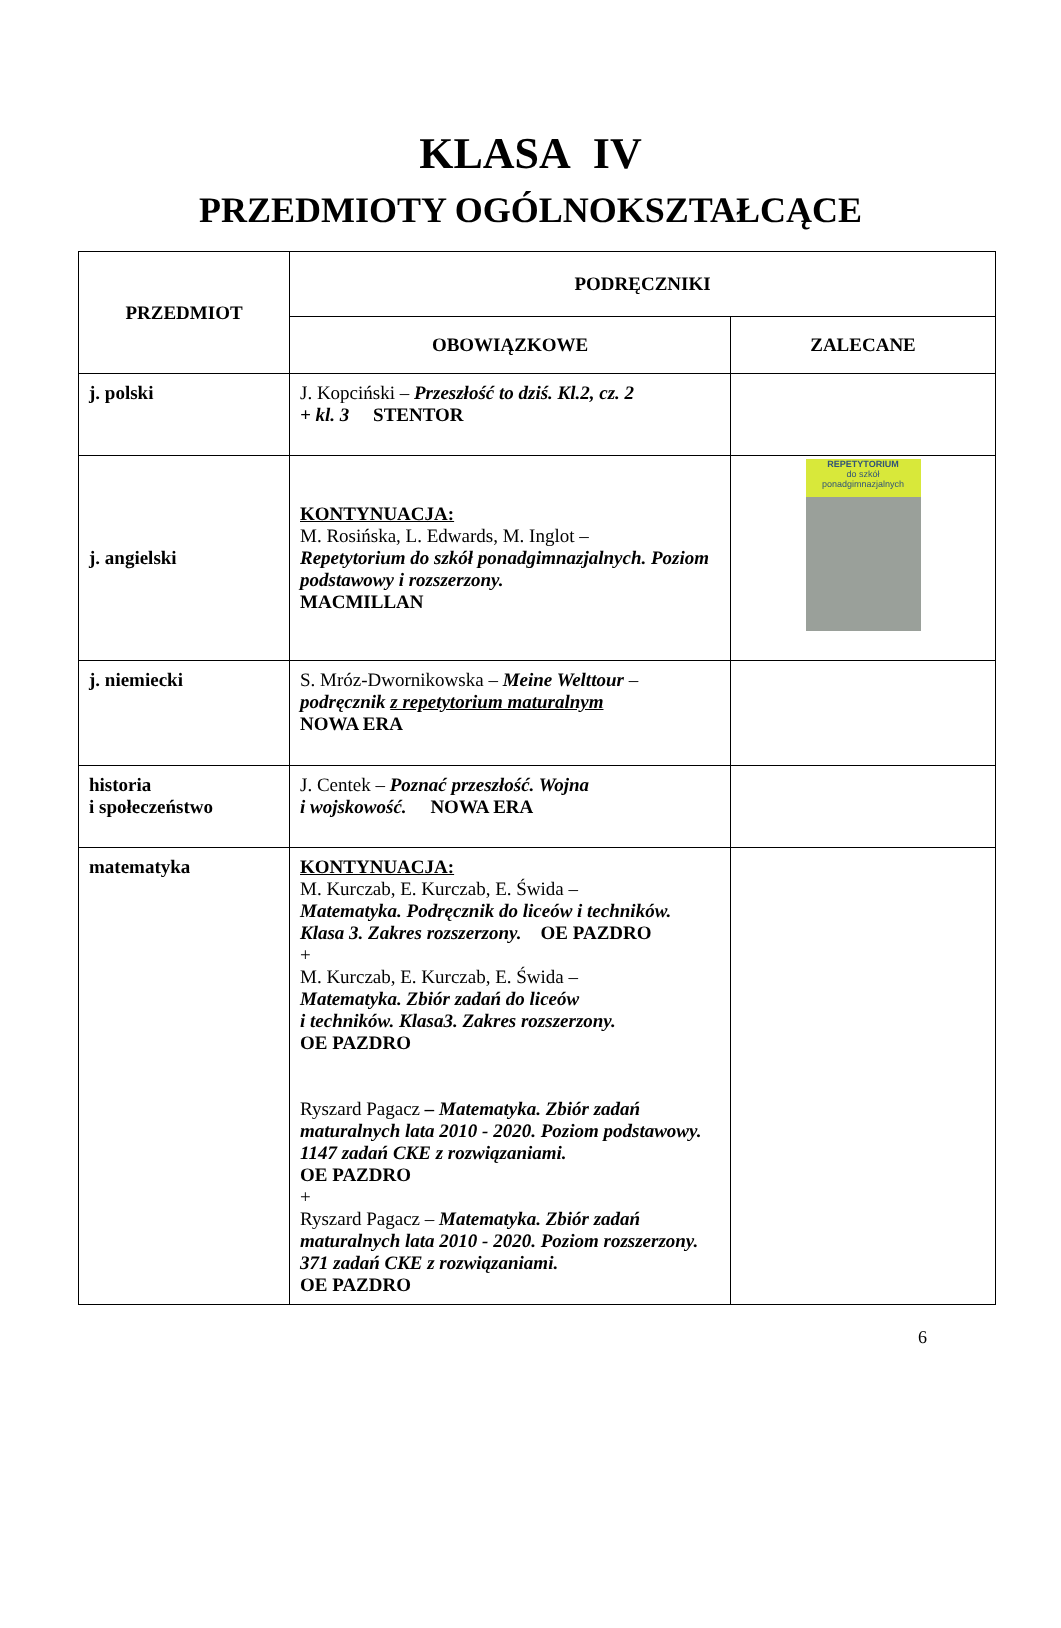KLASA IV
PRZEDMIOTY OGÓLNOKSZTAŁCĄCE
| PRZEDMIOT | PODRĘCZNIKI | |
| --- | --- | --- |
| | OBOWIĄZKOWE | ZALECANE |
| j. polski | J. Kopciński – Przeszłość to dziś. Kl.2, cz. 2 + kl. 3 STENTOR | |
| j. angielski | KONTYNUACJA: M. Rosińska, L. Edwards, M. Inglot – Repetytorium do szkół ponadgimnazjalnych. Poziom podstawowy i rozszerzony. MACMILLAN | REPETYTORIUM do szkół ponadgimnazjalnych |
| j. niemiecki | S. Mróz-Dwornikowska – Meine Welttour – podręcznik z repetytorium maturalnym NOWA ERA | |
| historia i społeczeństwo | J. Centek – Poznać przeszłość. Wojna i wojskowość. NOWA ERA | |
| matematyka | KONTYNUACJA: M. Kurczab, E. Kurczab, E. Świda – Matematyka. Podręcznik do liceów i techników. Klasa 3. Zakres rozszerzony. OE PAZDRO + M. Kurczab, E. Kurczab, E. Świda – Matematyka. Zbiór zadań do liceów i techników. Klasa3. Zakres rozszerzony. OE PAZDRO Ryszard Pagacz – Matematyka. Zbiór zadań maturalnych lata 2010 - 2020. Poziom podstawowy. 1147 zadań CKE z rozwiązaniami. OE PAZDRO + Ryszard Pagacz – Matematyka. Zbiór zadań maturalnych lata 2010 - 2020. Poziom rozszerzony. 371 zadań CKE z rozwiązaniami. OE PAZDRO | |
6